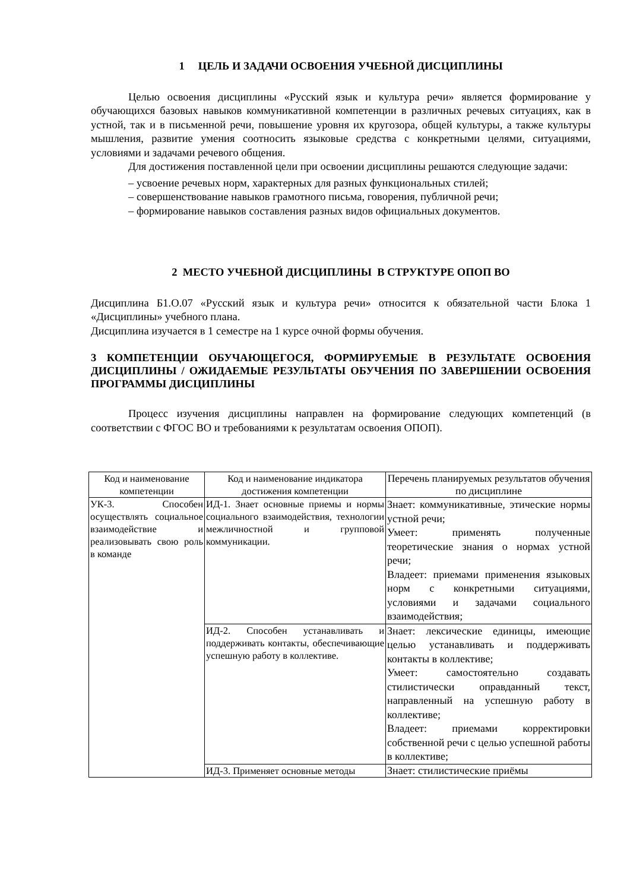1 ЦЕЛЬ И ЗАДАЧИ ОСВОЕНИЯ УЧЕБНОЙ ДИСЦИПЛИНЫ
Целью освоения дисциплины «Русский язык и культура речи» является формирование у обучающихся базовых навыков коммуникативной компетенции в различных речевых ситуациях, как в устной, так и в письменной речи, повышение уровня их кругозора, общей культуры, а также культуры мышления, развитие умения соотносить языковые средства с конкретными целями, ситуациями, условиями и задачами речевого общения.
Для достижения поставленной цели при освоении дисциплины решаются следующие задачи:
– усвоение речевых норм, характерных для разных функциональных стилей;
– совершенствование навыков грамотного письма, говорения, публичной речи;
– формирование навыков составления разных видов официальных документов.
2 МЕСТО УЧЕБНОЙ ДИСЦИПЛИНЫ В СТРУКТУРЕ ОПОП ВО
Дисциплина Б1.О.07 «Русский язык и культура речи» относится к обязательной части Блока 1 «Дисциплины» учебного плана.
Дисциплина изучается в 1 семестре на 1 курсе очной формы обучения.
3 КОМПЕТЕНЦИИ ОБУЧАЮЩЕГОСЯ, ФОРМИРУЕМЫЕ В РЕЗУЛЬТАТЕ ОСВОЕНИЯ ДИСЦИПЛИНЫ / ОЖИДАЕМЫЕ РЕЗУЛЬТАТЫ ОБУЧЕНИЯ ПО ЗАВЕРШЕНИИ ОСВОЕНИЯ ПРОГРАММЫ ДИСЦИПЛИНЫ
Процесс изучения дисциплины направлен на формирование следующих компетенций (в соответствии с ФГОС ВО и требованиями к результатам освоения ОПОП).
| Код и наименование компетенции | Код и наименование индикатора достижения компетенции | Перечень планируемых результатов обучения по дисциплине |
| --- | --- | --- |
| УК-3. Способен осуществлять социальное взаимодействие и реализовывать свою роль в команде | ИД-1. Знает основные приемы и нормы социального взаимодействия, технологии межличностной и групповой коммуникации. | Знает: коммуникативные, этические нормы устной речи; Умеет: применять полученные теоретические знания о нормах устной речи; Владеет: приемами применения языковых норм с конкретными ситуациями, условиями и задачами социального взаимодействия; |
| | ИД-2. Способен устанавливать и поддерживать контакты, обеспечивающие успешную работу в коллективе. | Знает: лексические единицы, имеющие целью устанавливать и поддерживать контакты в коллективе; Умеет: самостоятельно создавать стилистически оправданный текст, направленный на успешную работу в коллективе; Владеет: приемами корректировки собственной речи с целью успешной работы в коллективе; |
| | ИД-3. Применяет основные методы | Знает: стилистические приёмы |